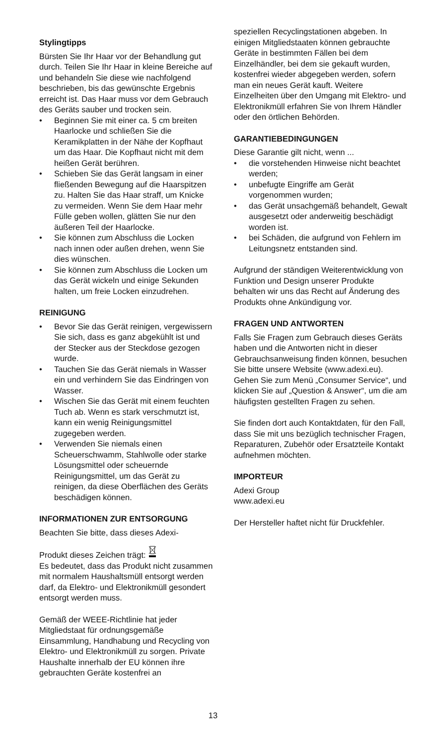Stylingtipps
Bürsten Sie Ihr Haar vor der Behandlung gut durch. Teilen Sie Ihr Haar in kleine Bereiche auf und behandeln Sie diese wie nachfolgend beschrieben, bis das gewünschte Ergebnis erreicht ist. Das Haar muss vor dem Gebrauch des Geräts sauber und trocken sein.
• Beginnen Sie mit einer ca. 5 cm breiten Haarlocke und schließen Sie die Keramikplatten in der Nähe der Kopfhaut um das Haar. Die Kopfhaut nicht mit dem heißen Gerät berühren.
• Schieben Sie das Gerät langsam in einer fließenden Bewegung auf die Haarspitzen zu. Halten Sie das Haar straff, um Knicke zu vermeiden. Wenn Sie dem Haar mehr Fülle geben wollen, glätten Sie nur den äußeren Teil der Haarlocke.
• Sie können zum Abschluss die Locken nach innen oder außen drehen, wenn Sie dies wünschen.
• Sie können zum Abschluss die Locken um das Gerät wickeln und einige Sekunden halten, um freie Locken einzudrehen.
REINIGUNG
• Bevor Sie das Gerät reinigen, vergewissern Sie sich, dass es ganz abgekühlt ist und der Stecker aus der Steckdose gezogen wurde.
• Tauchen Sie das Gerät niemals in Wasser ein und verhindern Sie das Eindringen von Wasser.
• Wischen Sie das Gerät mit einem feuchten Tuch ab. Wenn es stark verschmutzt ist, kann ein wenig Reinigungsmittel zugegeben werden.
• Verwenden Sie niemals einen Scheuerschwamm, Stahlwolle oder starke Lösungsmittel oder scheuernde Reinigungsmittel, um das Gerät zu reinigen, da diese Oberflächen des Geräts beschädigen können.
INFORMATIONEN ZUR ENTSORGUNG
Beachten Sie bitte, dass dieses Adexi-
Produkt dieses Zeichen trägt:
Es bedeutet, dass das Produkt nicht zusammen mit normalem Haushaltsmüll entsorgt werden darf, da Elektro- und Elektronikmüll gesondert entsorgt werden muss.
Gemäß der WEEE-Richtlinie hat jeder Mitgliedstaat für ordnungsgemäße Einsammlung, Handhabung und Recycling von Elektro- und Elektronikmüll zu sorgen. Private Haushalte innerhalb der EU können ihre gebrauchten Geräte kostenfrei an
speziellen Recyclingstationen abgeben. In einigen Mitgliedstaaten können gebrauchte Geräte in bestimmten Fällen bei dem Einzelhändler, bei dem sie gekauft wurden, kostenfrei wieder abgegeben werden, sofern man ein neues Gerät kauft. Weitere Einzelheiten über den Umgang mit Elektro- und Elektronikmüll erfahren Sie von Ihrem Händler oder den örtlichen Behörden.
GARANTIEBEDINGUNGEN
Diese Garantie gilt nicht, wenn ...
• die vorstehenden Hinweise nicht beachtet werden;
• unbefugte Eingriffe am Gerät vorgenommen wurden;
• das Gerät unsachgemäß behandelt, Gewalt ausgesetzt oder anderweitig beschädigt worden ist.
• bei Schäden, die aufgrund von Fehlern im Leitungsnetz entstanden sind.
Aufgrund der ständigen Weiterentwicklung von Funktion und Design unserer Produkte behalten wir uns das Recht auf Änderung des Produkts ohne Ankündigung vor.
FRAGEN UND ANTWORTEN
Falls Sie Fragen zum Gebrauch dieses Geräts haben und die Antworten nicht in dieser Gebrauchsanweisung finden können, besuchen Sie bitte unsere Website (www.adexi.eu).
Gehen Sie zum Menü „Consumer Service“, und klicken Sie auf „Question & Answer“, um die am häufigsten gestellten Fragen zu sehen.
Sie finden dort auch Kontaktdaten, für den Fall, dass Sie mit uns bezüglich technischer Fragen, Reparaturen, Zubehör oder Ersatzteile Kontakt aufnehmen möchten.
IMPORTEUR
Adexi Group
www.adexi.eu
Der Hersteller haftet nicht für Druckfehler.
13